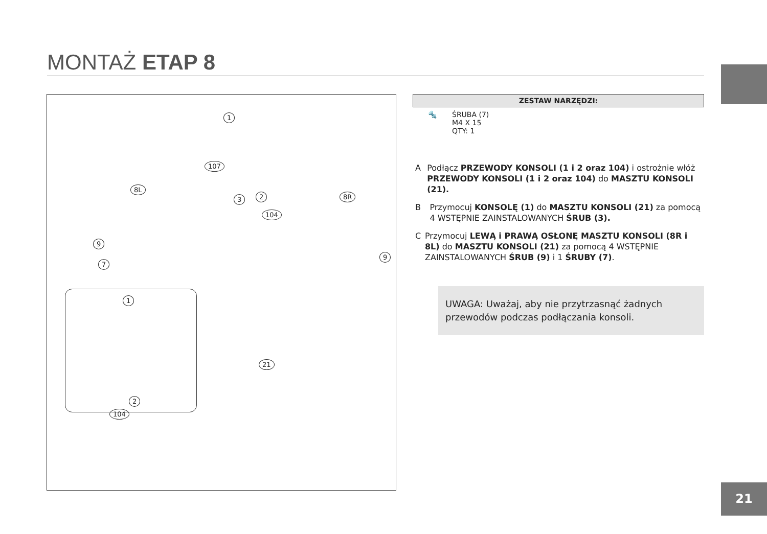MONTAŻ ETAP 8
1
107
8L
3 2
104
8R
9
9
7
1
21
2
104
ZESTAW NARZĘDZI:
🔩 ŚRUBA (7)
M4 X 15
QTY: 1
A Podłącz PRZEWODY KONSOLI (1 i 2 oraz 104) i ostrożnie włóż PRZEWODY KONSOLI (1 i 2 oraz 104) do MASZTU KONSOLI (21).
B Przymocuj KONSOLĘ (1) do MASZTU KONSOLI (21) za pomocą 4 WSTĘPNIE ZAINSTALOWANYCH ŚRUB (3).
C Przymocuj LEWĄ i PRAWĄ OSŁONĘ MASZTU KONSOLI (8R i 8L) do MASZTU KONSOLI (21) za pomocą 4 WSTĘPNIE ZAINSTALOWANYCH ŚRUB (9) i 1 ŚRUBY (7).
UWAGA: Uważaj, aby nie przytrzasnąć żadnych przewodów podczas podłączania konsoli.
21